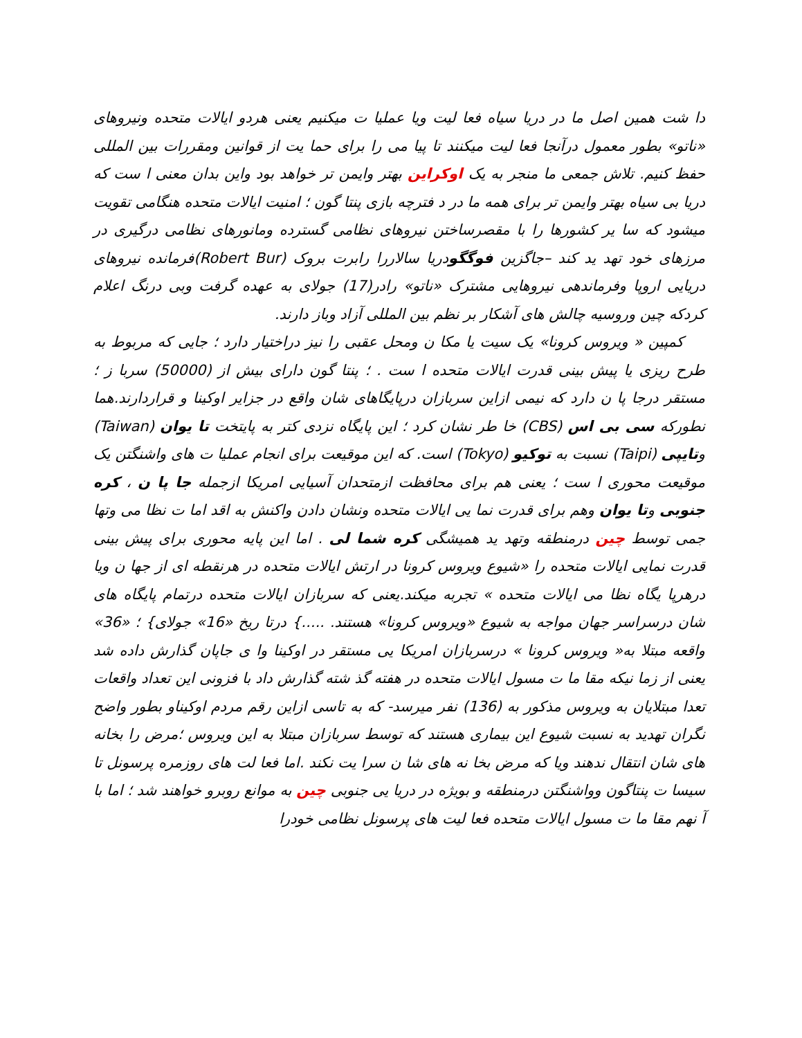دا شت همین اصل ما در دریا سیاه فعا لیت ویا عملیا ت میکنیم یعنی هردو ایالات متحده ونیروهای «ناتو» بطور معمول درآنجا فعا لیت میکنند تا پیا می را برای حما یت از قوانین ومقررات بین المللی حفظ کنیم. تلاش جمعی ما منجر به یک اوکراین بهتر وایمن تر خواهد بود واین بدان معنی ا ست که دریا بی سیاه بهتر وایمن تر برای همه ما در د فترچه بازی پنتا گون ؛ امنیت ایالات متحده هنگامی تقویت میشود که سا یر کشورها را با مقصرساختن نیروهای نظامی گسترده ومانورهای نظامی درگیری در مرزهای خود تهد ید کند –جاگزین فوگگودریا سالاررا رابرت بروک (Robert Bur)فرمانده نیروهای دریایی اروپا وفرماندهی نیروهایی مشترک «ناتو» رادر(17) جولای به عهده گرفت وبی درنگ اعلام کردکه چین وروسیه چالش های آشکار بر نظم بین المللی آزاد وباز دارند.
کمپین « ویروس کرونا» یک سیت یا مکا ن ومحل عقبی را نیز دراختیار دارد ؛ جایی که مربوط به طرح ریزی یا پیش بینی قدرت ایالات متحده ا ست . ؛ پنتا گون دارای بیش از (50000) سربا ز ؛ مستقر درجا پا ن دارد که نیمی ازاین سربازان درپایگاهای شان واقع در جزایر اوکینا و قراردارند.هما نطورکه سی بی اس (CBS) خا طر نشان کرد ؛ این پایگاه نزدی کتر به پایتخت تا یوان (Taiwan) وتایپی (Taipi) نسبت به توکیو (Tokyo) است. که این موقیعت برای انجام عملیا ت های واشنگتن یک موقیعت محوری ا ست ؛ یعنی هم برای محافظت ازمتحدان آسیایی امریکا ازجمله جا پا ن ، کره جنوبی وتا یوان وهم برای قدرت نما یی ایالات متحده ونشان دادن واکنش به اقد اما ت نظا می وتها جمی توسط چین درمنطقه وتهد ید همیشگی کره شما لی . اما این پایه محوری برای پیش بینی قدرت نمایی ایالات متحده را «شیوع ویروس کرونا در ارتش ایالات متحده در هرنقطه ای از جها ن ویا درهرپا یگاه نظا می ایالات متحده » تجربه میکند.یعنی که سربازان ایالات متحده درتمام پایگاه های شان درسراسر جهان مواجه به شیوع «ویروس کرونا» هستند. .....} درتا ریخ «16» جولای} ؛ «36» واقعه مبتلا به« ویروس کرونا » درسربازان امریکا یی مستقر در اوکینا وا ی جاپان گذارش داده شد یعنی از زما نیکه مقا ما ت مسول ایالات متحده در هفته گذ شته گذارش داد با فزونی این تعداد واقعات تعدا مبتلایان به ویروس مذکور به (136) نفر میرسد- که به تاسی ازاین رقم مردم اوکیناو بطور واضح نگران تهدید به نسبت شیوع این بیماری هستند که توسط سربازان مبتلا به این ویروس ؛مرض را بخانه های شان انتقال ندهند ویا که مرض بخا نه های شا ن سرا یت نکند .اما فعا لت های روزمره پرسونل تا سیسا ت پنتاگون وواشنگتن درمنطقه و بویژه در دریا یی جنوبی چین به موانع روبرو خواهند شد ؛ اما با آ نهم مقا ما ت مسول ایالات متحده فعا لیت های پرسونل نظامی خودرا